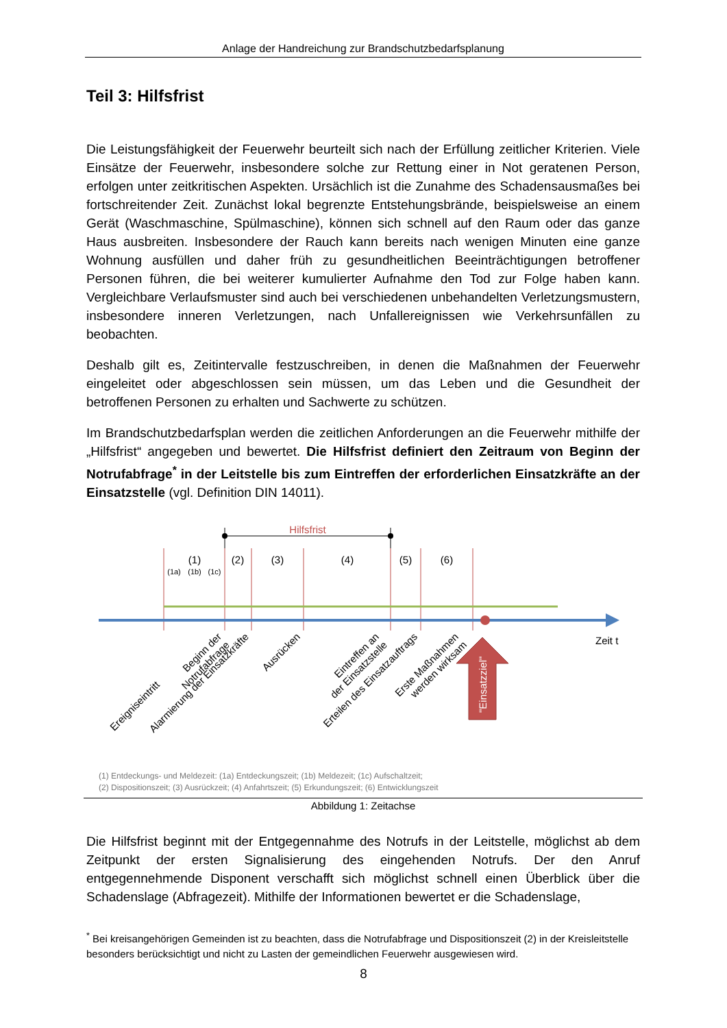Anlage der Handreichung zur Brandschutzbedarfsplanung
Teil 3: Hilfsfrist
Die Leistungsfähigkeit der Feuerwehr beurteilt sich nach der Erfüllung zeitlicher Kriterien. Viele Einsätze der Feuerwehr, insbesondere solche zur Rettung einer in Not geratenen Person, erfolgen unter zeitkritischen Aspekten. Ursächlich ist die Zunahme des Schadensausmaßes bei fortschreitender Zeit. Zunächst lokal begrenzte Entstehungsbrände, beispielsweise an einem Gerät (Waschmaschine, Spülmaschine), können sich schnell auf den Raum oder das ganze Haus ausbreiten. Insbesondere der Rauch kann bereits nach wenigen Minuten eine ganze Wohnung ausfüllen und daher früh zu gesundheitlichen Beeinträchtigungen betroffener Personen führen, die bei weiterer kumulierter Aufnahme den Tod zur Folge haben kann. Vergleichbare Verlaufsmuster sind auch bei verschiedenen unbehandelten Verletzungsmustern, insbesondere inneren Verletzungen, nach Unfallereignissen wie Verkehrsunfällen zu beobachten.
Deshalb gilt es, Zeitintervalle festzuschreiben, in denen die Maßnahmen der Feuerwehr eingeleitet oder abgeschlossen sein müssen, um das Leben und die Gesundheit der betroffenen Personen zu erhalten und Sachwerte zu schützen.
Im Brandschutzbedarfsplan werden die zeitlichen Anforderungen an die Feuerwehr mithilfe der „Hilfsfrist“ angegeben und bewertet. Die Hilfsfrist definiert den Zeitraum von Beginn der Notrufabfrage<sup>*</sup> in der Leitstelle bis zum Eintreffen der erforderlichen Einsatzkräfte an der Einsatzstelle (vgl. Definition DIN 14011).
Hilfsfrist
(1)
(2)
(3)
(4)
(5)
(6)
(1a)
(1b)
(1c)
Zeit t
Ereigniseintritt
Beginn der
Notrufabfrage
Alarmierung der Einsatzkräfte
Ausrücken
Eintreffen an
der Einsatzstelle
Erteilen des Einsatzauftrags
Erste Maßnahmen
werden wirksam
"Einsatzziel"
(1) Entdeckungs- und Meldezeit: (1a) Entdeckungszeit; (1b) Meldezeit; (1c) Aufschaltzeit;
(2) Dispositionszeit; (3) Ausrückzeit; (4) Anfahrtszeit; (5) Erkundungszeit; (6) Entwicklungszeit
Abbildung 1: Zeitachse
Die Hilfsfrist beginnt mit der Entgegennahme des Notrufs in der Leitstelle, möglichst ab dem Zeitpunkt der ersten Signalisierung des eingehenden Notrufs. Der den Anruf entgegennehmende Disponent verschafft sich möglichst schnell einen Überblick über die Schadenslage (Abfragezeit). Mithilfe der Informationen bewertet er die Schadenslage,
<sup>*</sup> Bei kreisangehörigen Gemeinden ist zu beachten, dass die Notrufabfrage und Dispositionszeit (2) in der Kreisleitstelle besonders berücksichtigt und nicht zu Lasten der gemeindlichen Feuerwehr ausgewiesen wird.
8